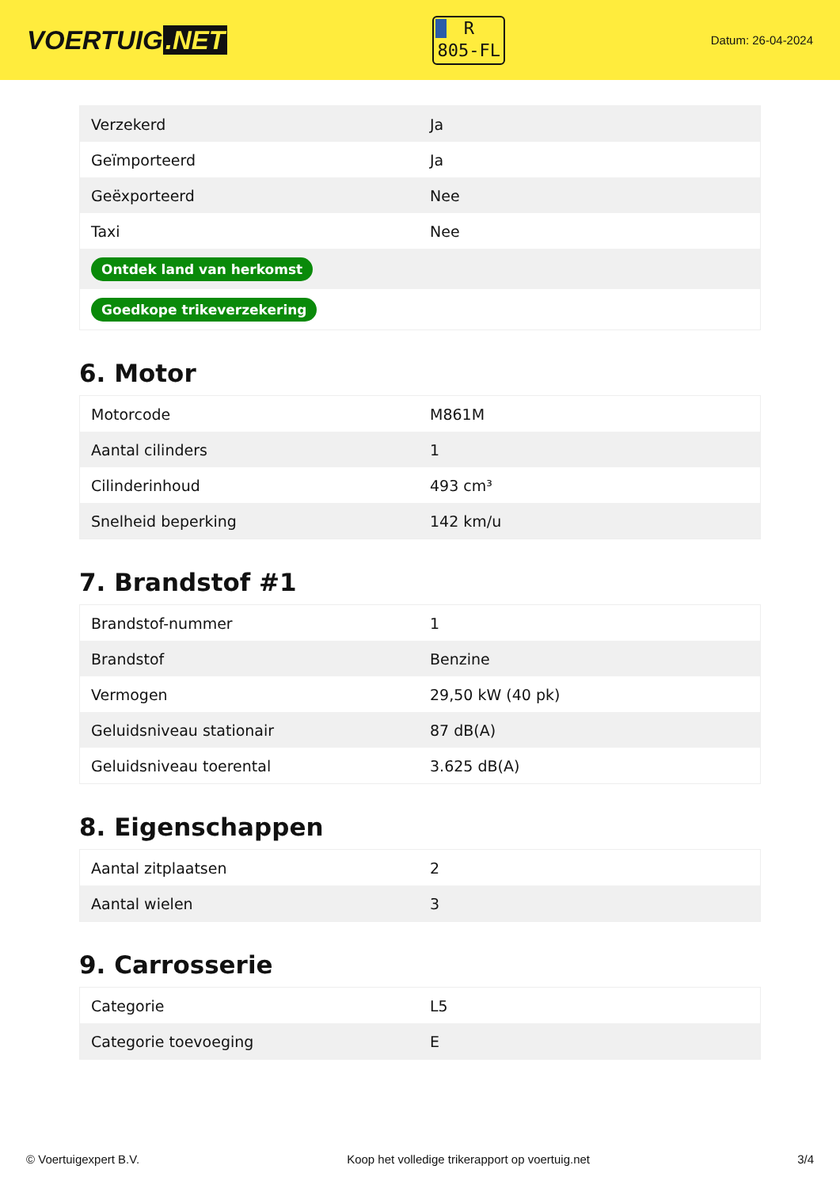VOERTUIG.NET
R
805-FL
Datum: 26-04-2024
| Verzekerd | Ja |
| Geïmporteerd | Ja |
| Geëxporteerd | Nee |
| Taxi | Nee |
| Ontdek land van herkomst | |
| Goedkope trikeverzekering | |
6. Motor
| Motorcode | M861M |
| Aantal cilinders | 1 |
| Cilinderinhoud | 493 cm³ |
| Snelheid beperking | 142 km/u |
7. Brandstof #1
| Brandstof-nummer | 1 |
| Brandstof | Benzine |
| Vermogen | 29,50 kW (40 pk) |
| Geluidsniveau stationair | 87 dB(A) |
| Geluidsniveau toerental | 3.625 dB(A) |
8. Eigenschappen
| Aantal zitplaatsen | 2 |
| Aantal wielen | 3 |
9. Carrosserie
| Categorie | L5 |
| Categorie toevoeging | E |
© Voertuigexpert B.V. Koop het volledige trikerapport op voertuig.net 3/4